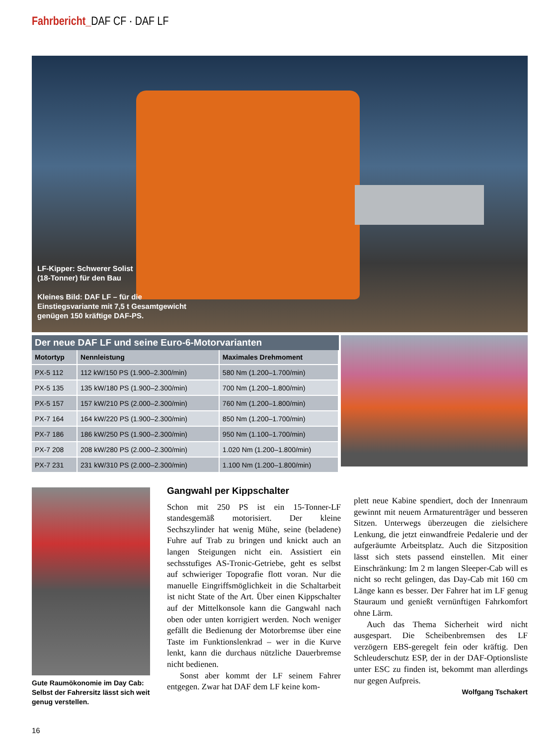Fahrbericht_DAF CF · DAF LF
LF-Kipper: Schwerer Solist
(18-Tonner) für den Bau
Kleines Bild: DAF LF – für die
Einstiegsvariante mit 7,5 t Gesamtgewicht
genügen 150 kräftige DAF-PS.
Der neue DAF LF und seine Euro-6-Motorvarianten
| Motortyp | Nennleistung | Maximales Drehmoment |
| --- | --- | --- |
| PX-5 112 | 112 kW/150 PS (1.900–2.300/min) | 580 Nm (1.200–1.700/min) |
| PX-5 135 | 135 kW/180 PS (1.900–2.300/min) | 700 Nm (1.200–1.800/min) |
| PX-5 157 | 157 kW/210 PS (2.000–2.300/min) | 760 Nm (1.200–1.800/min) |
| PX-7 164 | 164 kW/220 PS (1.900–2.300/min) | 850 Nm (1.200–1.700/min) |
| PX-7 186 | 186 kW/250 PS (1.900–2.300/min) | 950 Nm (1.100–1.700/min) |
| PX-7 208 | 208 kW/280 PS (2.000–2.300/min) | 1.020 Nm (1.200–1.800/min) |
| PX-7 231 | 231 kW/310 PS (2.000–2.300/min) | 1.100 Nm (1.200–1.800/min) |
Gute Raumökonomie im Day Cab: Selbst der Fahrersitz lässt sich weit genug verstellen.
Gangwahl per Kippschalter
Schon mit 250 PS ist ein 15-Tonner-LF standesgemäß motorisiert. Der kleine Sechszylinder hat wenig Mühe, seine (beladene) Fuhre auf Trab zu bringen und knickt auch an langen Steigungen nicht ein. Assistiert ein sechsstufiges AS-Tronic-Getriebe, geht es selbst auf schwieriger Topografie flott voran. Nur die manuelle Eingriffsmöglichkeit in die Schaltarbeit ist nicht State of the Art. Über einen Kippschalter auf der Mittelkonsole kann die Gangwahl nach oben oder unten korrigiert werden. Noch weniger gefällt die Bedienung der Motorbremse über eine Taste im Funktionslenkrad – wer in die Kurve lenkt, kann die durchaus nützliche Dauerbremse nicht bedienen.
Sonst aber kommt der LF seinem Fahrer entgegen. Zwar hat DAF dem LF keine kom-
plett neue Kabine spendiert, doch der Innenraum gewinnt mit neuem Armaturenträger und besseren Sitzen. Unterwegs überzeugen die zielsichere Lenkung, die jetzt einwandfreie Pedalerie und der aufgeräumte Arbeitsplatz. Auch die Sitzposition lässt sich stets passend einstellen. Mit einer Einschränkung: Im 2 m langen Sleeper-Cab will es nicht so recht gelingen, das Day-Cab mit 160 cm Länge kann es besser. Der Fahrer hat im LF genug Stauraum und genießt vernünftigen Fahrkomfort ohne Lärm.
Auch das Thema Sicherheit wird nicht ausgespart. Die Scheibenbremsen des LF verzögern EBS-geregelt fein oder kräftig. Den Schleuderschutz ESP, der in der DAF-Optionsliste unter ESC zu finden ist, bekommt man allerdings nur gegen Aufpreis.
Wolfgang Tschakert
16